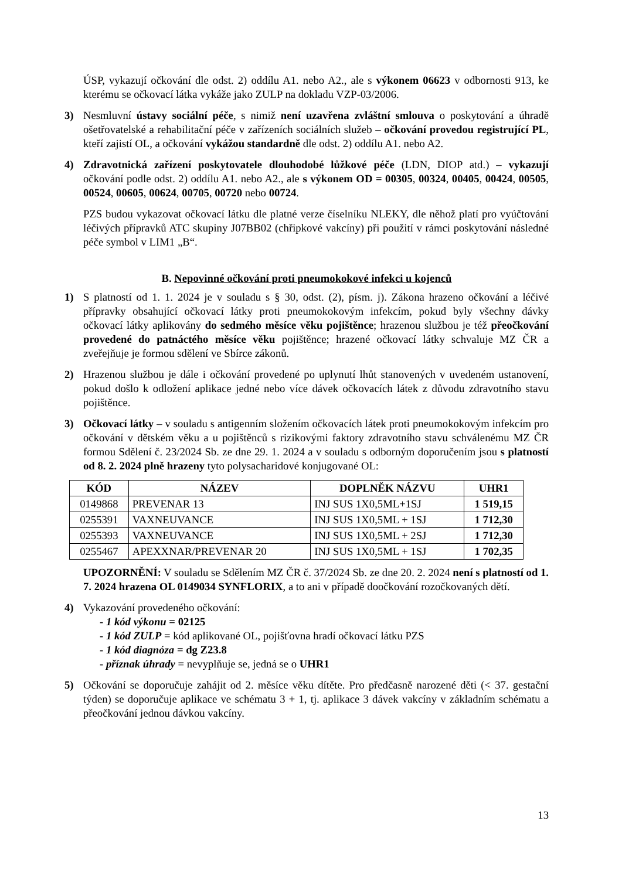ÚSP, vykazují očkování dle odst. 2) oddílu A1. nebo A2., ale s výkonem 06623 v odbornosti 913, ke kterému se očkovací látka vykáže jako ZULP na dokladu VZP-03/2006.
3) Nesmluvní ústavy sociální péče, s nimiž není uzavřena zvláštní smlouva o poskytování a úhradě ošetřovatelské a rehabilitační péče v zařízeních sociálních služeb – očkování provedou registrující PL, kteří zajistí OL, a očkování vykážou standardně dle odst. 2) oddílu A1. nebo A2.
4) Zdravotnická zařízení poskytovatele dlouhodobé lůžkové péče (LDN, DIOP atd.) – vykazují očkování podle odst. 2) oddílu A1. nebo A2., ale s výkonem OD = 00305, 00324, 00405, 00424, 00505, 00524, 00605, 00624, 00705, 00720 nebo 00724.
PZS budou vykazovat očkovací látku dle platné verze číselníku NLEKY, dle něhož platí pro vyúčtování léčivých přípravků ATC skupiny J07BB02 (chřipkové vakcíny) při použití v rámci poskytování následné péče symbol v LIM1 „B“.
B. Nepovinné očkování proti pneumokokové infekci u kojenců
1) S platností od 1. 1. 2024 je v souladu s § 30, odst. (2), písm. j). Zákona hrazeno očkování a léčivé přípravky obsahující očkovací látky proti pneumokokovým infekcím, pokud byly všechny dávky očkovací látky aplikovány do sedmého měsíce věku pojištěnce; hrazenou službou je též přeočkování provedené do patnáctého měsíce věku pojištěnce; hrazené očkovací látky schvaluje MZ ČR a zveřejňuje je formou sdělení ve Sbírce zákonů.
2) Hrazenou službou je dále i očkování provedené po uplynutí lhůt stanovených v uvedeném ustanovení, pokud došlo k odložení aplikace jedné nebo více dávek očkovacích látek z důvodu zdravotního stavu pojištěnce.
3) Očkovací látky – v souladu s antigenním složením očkovacích látek proti pneumokokovým infekcím pro očkování v dětském věku a u pojištěnců s rizikovými faktory zdravotního stavu schválenému MZ ČR formou Sdělení č. 23/2024 Sb. ze dne 29. 1. 2024 a v souladu s odborným doporučením jsou s platností od 8. 2. 2024 plně hrazeny tyto polysacharidové konjugované OL:
| KÓD | NÁZEV | DOPLNĚK NÁZVU | UHR1 |
| --- | --- | --- | --- |
| 0149868 | PREVENAR 13 | INJ SUS 1X0,5ML+1SJ | 1 519,15 |
| 0255391 | VAXNEUVANCE | INJ SUS 1X0,5ML + 1SJ | 1 712,30 |
| 0255393 | VAXNEUVANCE | INJ SUS 1X0,5ML + 2SJ | 1 712,30 |
| 0255467 | APEXXNAR/PREVENAR 20 | INJ SUS 1X0,5ML + 1SJ | 1 702,35 |
UPOZORNĚNÍ: V souladu se Sdělením MZ ČR č. 37/2024 Sb. ze dne 20. 2. 2024 není s platností od 1. 7. 2024 hrazena OL 0149034 SYNFLORIX, a to ani v případě doočkování rozočkovaných dětí.
4) Vykazování provedeného očkování:
- 1 kód výkonu = 02125
- 1 kód ZULP = kód aplikované OL, pojišťovna hradí očkovací látku PZS
- 1 kód diagnóza = dg Z23.8
- příznak úhrady = nevyplňuje se, jedná se o UHR1
5) Očkování se doporučuje zahájit od 2. měsíce věku dítěte. Pro předčasně narozené děti (< 37. gestační týden) se doporučuje aplikace ve schématu 3 + 1, tj. aplikace 3 dávek vakcíny v základním schématu a přeočkování jednou dávkou vakcíny.
13